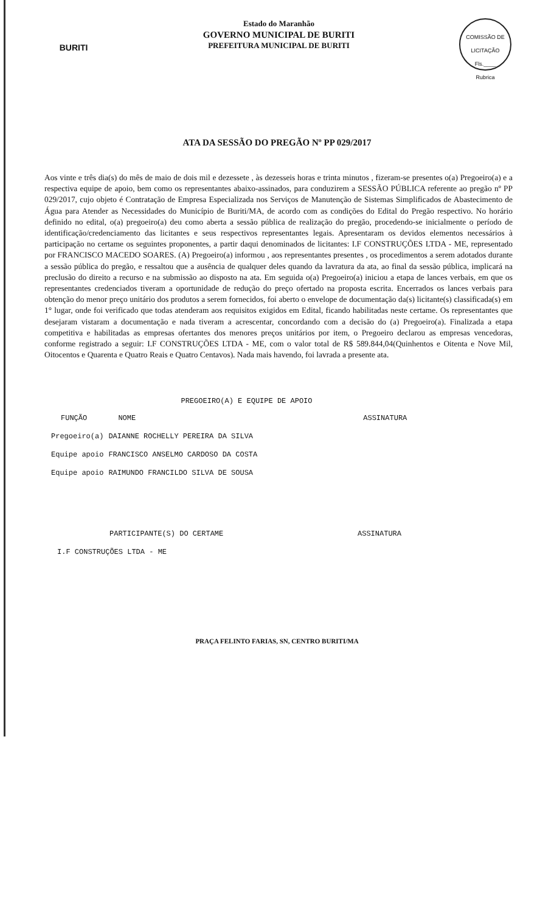BURITI
Estado do Maranhão
GOVERNO MUNICIPAL DE BURITI
PREFEITURA MUNICIPAL DE BURITI
COMISSÃO DE LICITAÇÃO
Fls.____
Rubrica
ATA DA SESSÃO DO PREGÃO Nº PP 029/2017
Aos vinte e três dia(s) do mês de maio de dois mil e dezessete , às dezesseis horas e trinta minutos , fizeram-se presentes o(a) Pregoeiro(a) e a respectiva equipe de apoio, bem como os representantes abaixo-assinados, para conduzirem a SESSÃO PÚBLICA referente ao pregão nº PP 029/2017, cujo objeto é Contratação de Empresa Especializada nos Serviços de Manutenção de Sistemas Simplificados de Abastecimento de Água para Atender as Necessidades do Município de Buriti/MA, de acordo com as condições do Edital do Pregão respectivo. No horário definido no edital, o(a) pregoeiro(a) deu como aberta a sessão pública de realização do pregão, procedendo-se inicialmente o período de identificação/credenciamento das licitantes e seus respectivos representantes legais. Apresentaram os devidos elementos necessários à participação no certame os seguintes proponentes, a partir daqui denominados de licitantes: I.F CONSTRUÇÕES LTDA - ME, representado por FRANCISCO MACEDO SOARES. (A) Pregoeiro(a) informou , aos representantes presentes , os procedimentos a serem adotados durante a sessão pública do pregão, e ressaltou que a ausência de qualquer deles quando da lavratura da ata, ao final da sessão pública, implicará na preclusão do direito a recurso e na submissão ao disposto na ata. Em seguida o(a) Pregoeiro(a) iniciou a etapa de lances verbais, em que os representantes credenciados tiveram a oportunidade de redução do preço ofertado na proposta escrita. Encerrados os lances verbais para obtenção do menor preço unitário dos produtos a serem fornecidos, foi aberto o envelope de documentação da(s) licitante(s) classificada(s) em 1° lugar, onde foi verificado que todas atenderam aos requisitos exigidos em Edital, ficando habilitadas neste certame. Os representantes que desejaram vistaram a documentação e nada tiveram a acrescentar, concordando com a decisão do (a) Pregoeiro(a). Finalizada a etapa competitiva e habilitadas as empresas ofertantes dos menores preços unitários por item, o Pregoeiro declarou as empresas vencedoras, conforme registrado a seguir: I.F CONSTRUÇÕES LTDA - ME, com o valor total de R$ 589.844,04(Quinhentos e Oitenta e Nove Mil, Oitocentos e Quarenta e Quatro Reais e Quatro Centavos). Nada mais havendo, foi lavrada a presente ata.
PREGOEIRO(A) E EQUIPE DE APOIO
| FUNÇÃO | NOME | ASSINATURA |
| --- | --- | --- |
| Pregoeiro(a) | DAIANNE ROCHELLY PEREIRA DA SILVA | |
| Equipe apoio | FRANCISCO ANSELMO CARDOSO DA COSTA | |
| Equipe apoio | RAIMUNDO FRANCILDO SILVA DE SOUSA | |
| PARTICIPANTE(S) DO CERTAME | ASSINATURA |
| --- | --- |
| I.F CONSTRUÇÕES LTDA - ME | |
PRAÇA FELINTO FARIAS, SN, CENTRO BURITI/MA